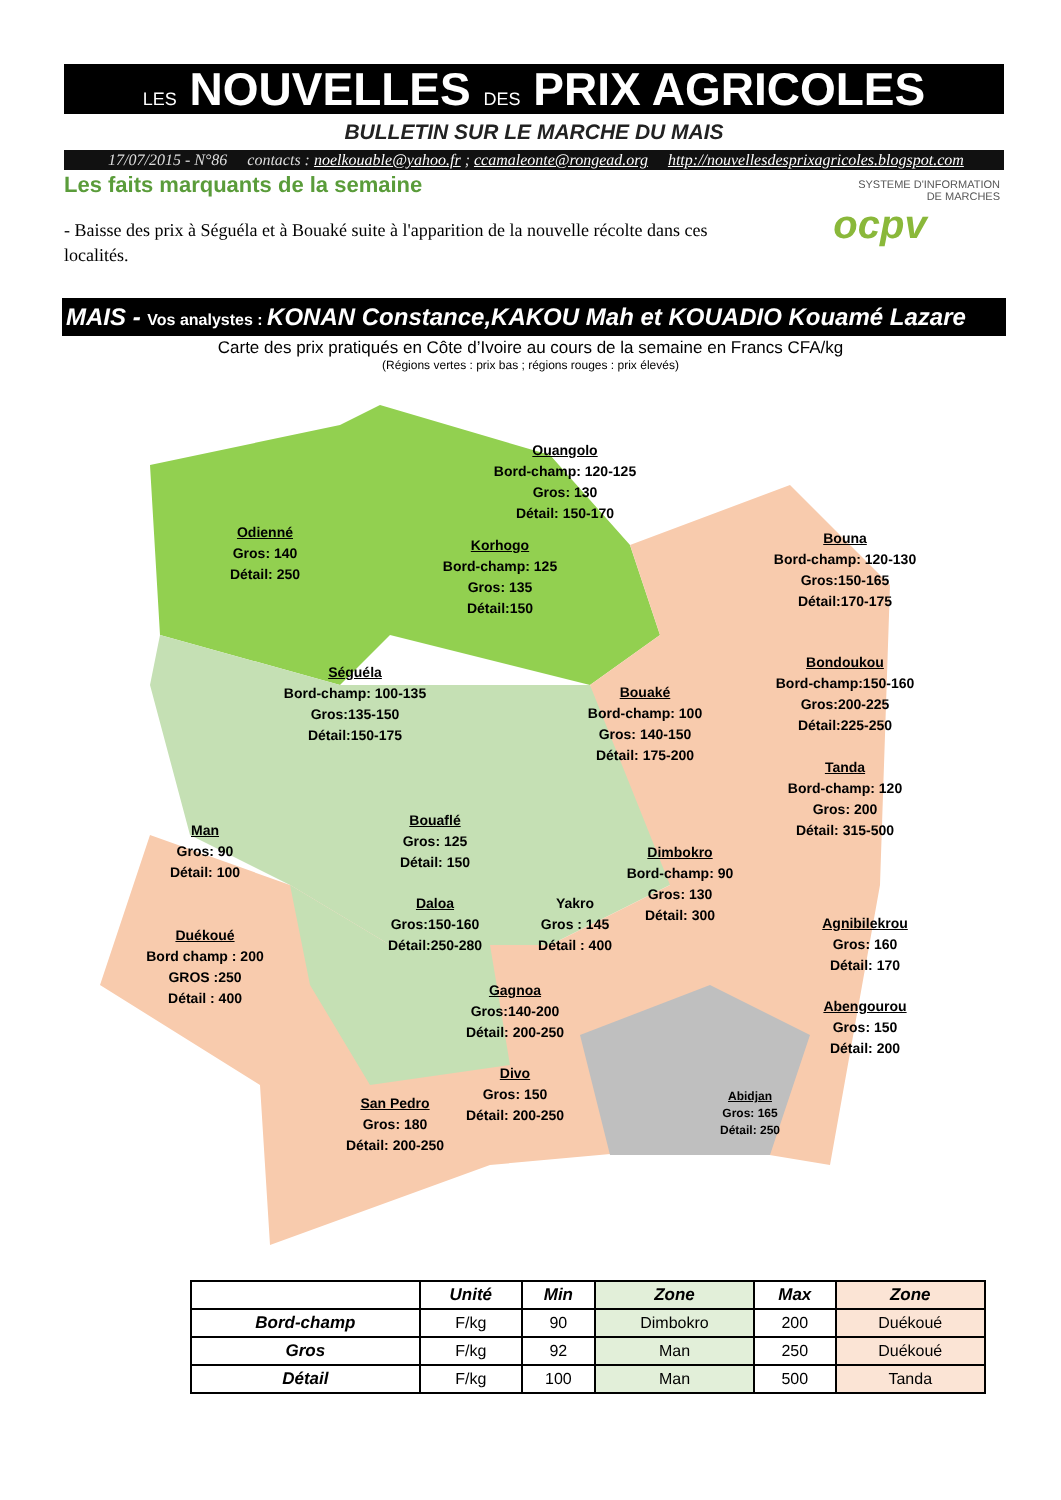LES NOUVELLES DES PRIX AGRICOLES
BULLETIN SUR LE MARCHE DU MAIS
17/07/2015 - N°86 contacts : noelkouable@yahoo.fr ; ccamaleonte@rongead.org http://nouvellesdesprixagricoles.blogspot.com
Les faits marquants de la semaine
- Baisse des prix à Séguéla et à Bouaké suite à l'apparition de la nouvelle récolte dans ces localités.
SYSTEME D'INFORMATION
DE MARCHES
ocpv
MAIS - Vos analystes : KONAN Constance,KAKOU Mah et KOUADIO Kouamé Lazare
Carte des prix pratiqués en Côte d’Ivoire au cours de la semaine en Francs CFA/kg
(Régions vertes : prix bas ; régions rouges : prix élevés)
Ouangolo
Bord-champ: 120-125
Gros: 130
Détail: 150-170
Odienné
Gros: 140
Détail: 250
Korhogo
Bord-champ: 125
Gros: 135
Détail:150
Bouna
Bord-champ: 120-130
Gros:150-165
Détail:170-175
Séguéla
Bord-champ: 100-135
Gros:135-150
Détail:150-175
Bondoukou
Bord-champ:150-160
Gros:200-225
Détail:225-250
Bouaké
Bord-champ: 100
Gros: 140-150
Détail: 175-200
Tanda
Bord-champ: 120
Gros: 200
Détail: 315-500
Man
Gros: 90
Détail: 100
Bouaflé
Gros: 125
Détail: 150
Dimbokro
Bord-champ: 90
Gros: 130
Détail: 300
Daloa
Gros:150-160
Détail:250-280
Yakro
Gros : 145
Détail : 400
Agnibilekrou
Gros: 160
Détail: 170
Duékoué
Bord champ : 200
GROS :250
Détail : 400
Gagnoa
Gros:140-200
Détail: 200-250
Abengourou
Gros: 150
Détail: 200
Divo
Gros: 150
Détail: 200-250
Abidjan
Gros: 165
Détail: 250
San Pedro
Gros: 180
Détail: 200-250
| | Unité | Min | Zone | Max | Zone |
| --- | --- | --- | --- | --- | --- |
| Bord-champ | F/kg | 90 | Dimbokro | 200 | Duékoué |
| Gros | F/kg | 92 | Man | 250 | Duékoué |
| Détail | F/kg | 100 | Man | 500 | Tanda |